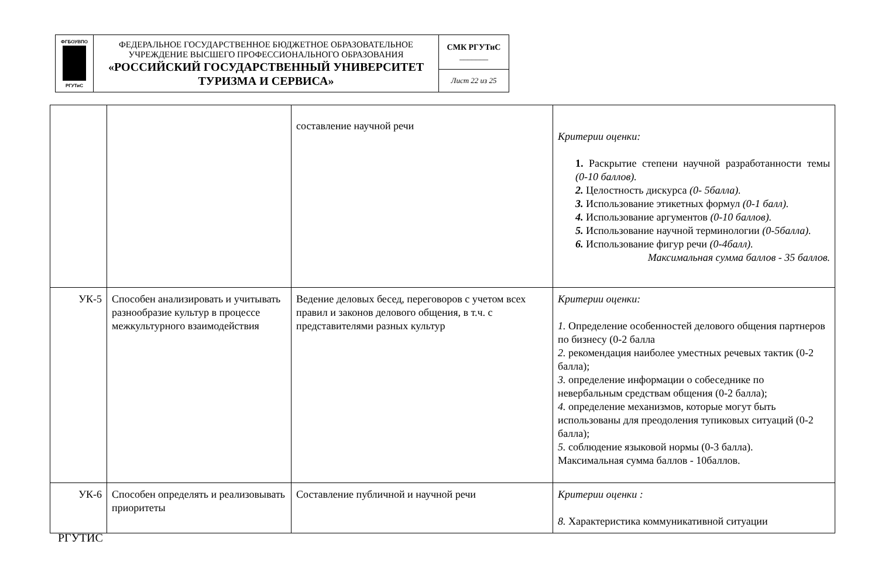| ФГБОУВПО РГУТиС | ФЕДЕРАЛЬНОЕ ГОСУДАРСТВЕННОЕ БЮДЖЕТНОЕ ОБРАЗОВАТЕЛЬНОЕ УЧРЕЖДЕНИЕ ВЫСШЕГО ПРОФЕССИОНАЛЬНОГО ОБРАЗОВАНИЯ «РОССИЙСКИЙ ГОСУДАРСТВЕННЫЙ УНИВЕРСИТЕТ ТУРИЗМА И СЕРВИСА» | СМК РГУТиС _______ |
| | | Лист 22 из 25 |
| | | составление научной речи | Критерии оценки: 1. Раскрытие степени научной разработанности темы (0-10 баллов). 2. Целостность дискурса (0- 5балла). 3. Использование этикетных формул (0-1 балл). 4. Использование аргументов (0-10 баллов). 5. Использование научной терминологии (0-5балла). 6. Использование фигур речи (0-4балл). Максимальная сумма баллов - 35 баллов. |
| УК-5 | Способен анализировать и учитывать разнообразие культур в процессе межкультурного взаимодействия | Ведение деловых бесед, переговоров с учетом всех правил и законов делового общения, в т.ч. с представителями разных культур | Критерии оценки: 1. Определение особенностей делового общения партнеров по бизнесу (0-2 балла 2. рекомендация наиболее уместных речевых тактик (0-2 балла); 3. определение информации о собеседнике по невербальным средствам общения (0-2 балла); 4. определение механизмов, которые могут быть использованы для преодоления тупиковых ситуаций (0-2 балла); 5. соблюдение языковой нормы (0-3 балла). Максимальная сумма баллов - 10баллов. |
| УК-6 | Способен определять и реализовывать приоритеты | Составление публичной и научной речи | Критерии оценки : 8. Характеристика коммуникативной ситуации |
РГУТИС